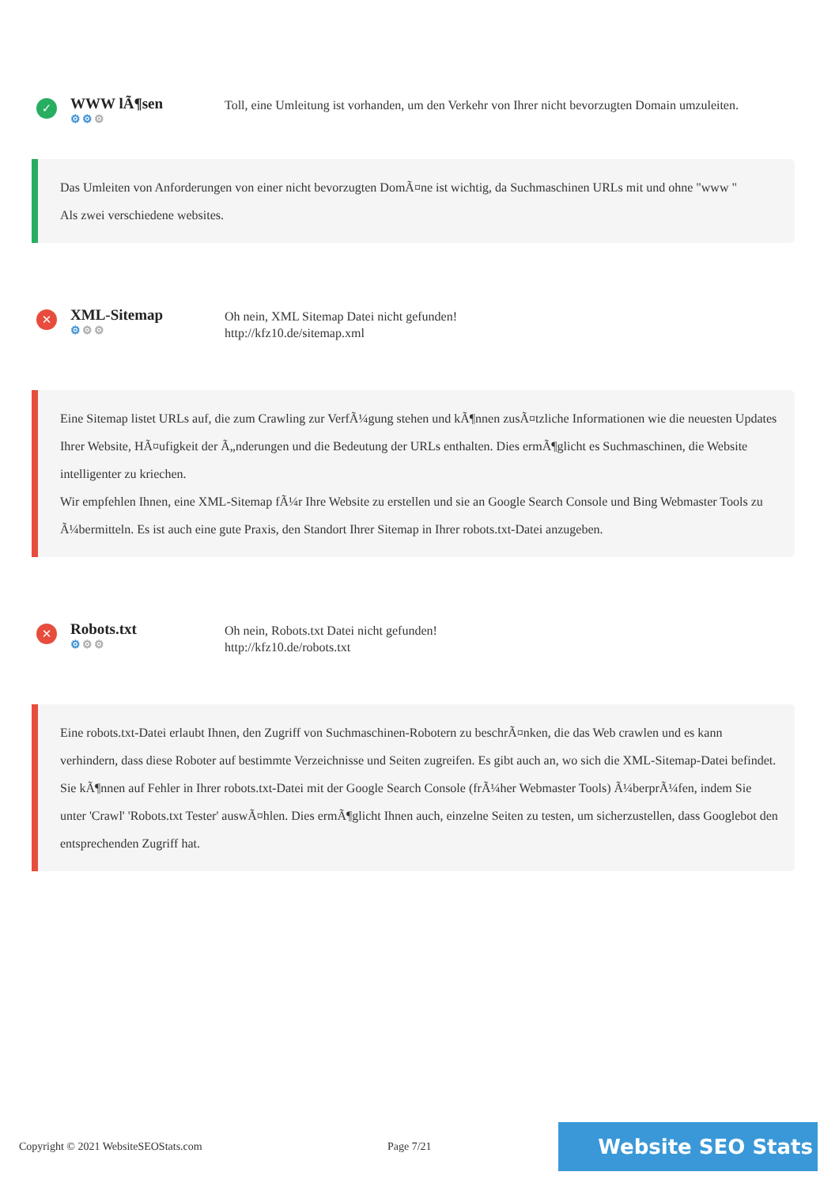✓
WWW lÃ¶sen
⚙⚙⚙
Toll, eine Umleitung ist vorhanden, um den Verkehr von Ihrer nicht bevorzugten Domain umzuleiten.
Das Umleiten von Anforderungen von einer nicht bevorzugten DomÃ¤ne ist wichtig, da Suchmaschinen URLs mit und ohne "www "
Als zwei verschiedene websites.
✕
XML-Sitemap
⚙⚙⚙
Oh nein, XML Sitemap Datei nicht gefunden!
http://kfz10.de/sitemap.xml
Eine Sitemap listet URLs auf, die zum Crawling zur VerfÃ¼gung stehen und kÃ¶nnen zusÃ¤tzliche Informationen wie die neuesten Updates Ihrer Website, HÃ¤ufigkeit der Ã„nderungen und die Bedeutung der URLs enthalten. Dies ermÃ¶glicht es Suchmaschinen, die Website intelligenter zu kriechen.
Wir empfehlen Ihnen, eine XML-Sitemap fÃ¼r Ihre Website zu erstellen und sie an Google Search Console und Bing Webmaster Tools zu Ã¼bermitteln. Es ist auch eine gute Praxis, den Standort Ihrer Sitemap in Ihrer robots.txt-Datei anzugeben.
✕
Robots.txt
⚙⚙⚙
Oh nein, Robots.txt Datei nicht gefunden!
http://kfz10.de/robots.txt
Eine robots.txt-Datei erlaubt Ihnen, den Zugriff von Suchmaschinen-Robotern zu beschrÃ¤nken, die das Web crawlen und es kann verhindern, dass diese Roboter auf bestimmte Verzeichnisse und Seiten zugreifen. Es gibt auch an, wo sich die XML-Sitemap-Datei befindet.
Sie kÃ¶nnen auf Fehler in Ihrer robots.txt-Datei mit der Google Search Console (frÃ¼her Webmaster Tools) Ã¼berprÃ¼fen, indem Sie unter 'Crawl' 'Robots.txt Tester' auswÃ¤hlen. Dies ermÃ¶glicht Ihnen auch, einzelne Seiten zu testen, um sicherzustellen, dass Googlebot den entsprechenden Zugriff hat.
Copyright © 2021 WebsiteSEOStats.com Page 7/21
Website SEO Stats